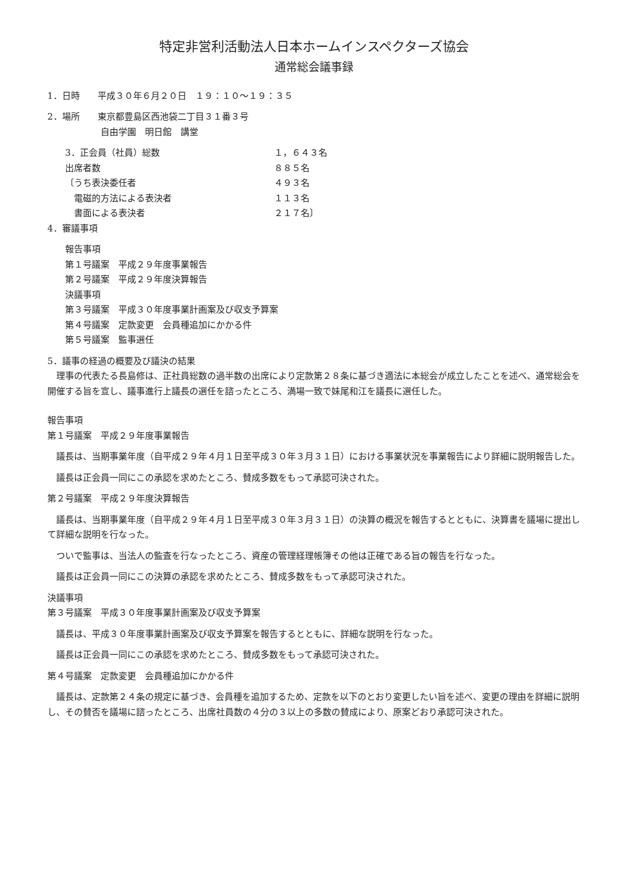特定非営利活動法人日本ホームインスペクターズ協会
通常総会議事録
1．日時　　平成３０年６月２０日　１９：１０～１９：３５
2．場所　　東京都豊島区西池袋二丁目３１番３号
　　　　自由学園　明日館　講堂
3．正会員（社員）総数 １，６４３名
出席者数 ８８５名
〔うち表決委任者 ４９３名
　電磁的方法による表決者 １１３名
　書面による表決者 ２１７名〕
4．審議事項
報告事項
第１号議案　平成２９年度事業報告
第２号議案　平成２９年度決算報告
決議事項
第３号議案　平成３０年度事業計画案及び収支予算案
第４号議案　定款変更　会員種追加にかかる件
第５号議案　監事選任
5．議事の経過の概要及び議決の結果
　理事の代表たる長島修は、正社員総数の過半数の出席により定款第２８条に基づき適法に本総会が成立したことを述べ、通常総会を開催する旨を宣し、議事進行上議長の選任を諮ったところ、満場一致で妹尾和江を議長に選任した。
報告事項
第１号議案　平成２９年度事業報告
　議長は、当期事業年度（自平成２９年４月１日至平成３０年３月３１日）における事業状況を事業報告により詳細に説明報告した。
　議長は正会員一同にこの承認を求めたところ、賛成多数をもって承認可決された。
第２号議案　平成２９年度決算報告
　議長は、当期事業年度（自平成２９年４月１日至平成３０年３月３１日）の決算の概況を報告するとともに、決算書を議場に提出して詳細な説明を行なった。
　ついで監事は、当法人の監査を行なったところ、資産の管理経理帳簿その他は正確である旨の報告を行なった。
　議長は正会員一同にこの決算の承認を求めたところ、賛成多数をもって承認可決された。
決議事項
第３号議案　平成３０年度事業計画案及び収支予算案
　議長は、平成３０年度事業計画案及び収支予算案を報告するとともに、詳細な説明を行なった。
　議長は正会員一同にこの承認を求めたところ、賛成多数をもって承認可決された。
第４号議案　定款変更　会員種追加にかかる件
　議長は、定款第２４条の規定に基づき、会員種を追加するため、定款を以下のとおり変更したい旨を述べ、変更の理由を詳細に説明し、その賛否を議場に諮ったところ、出席社員数の４分の３以上の多数の賛成により、原案どおり承認可決された。